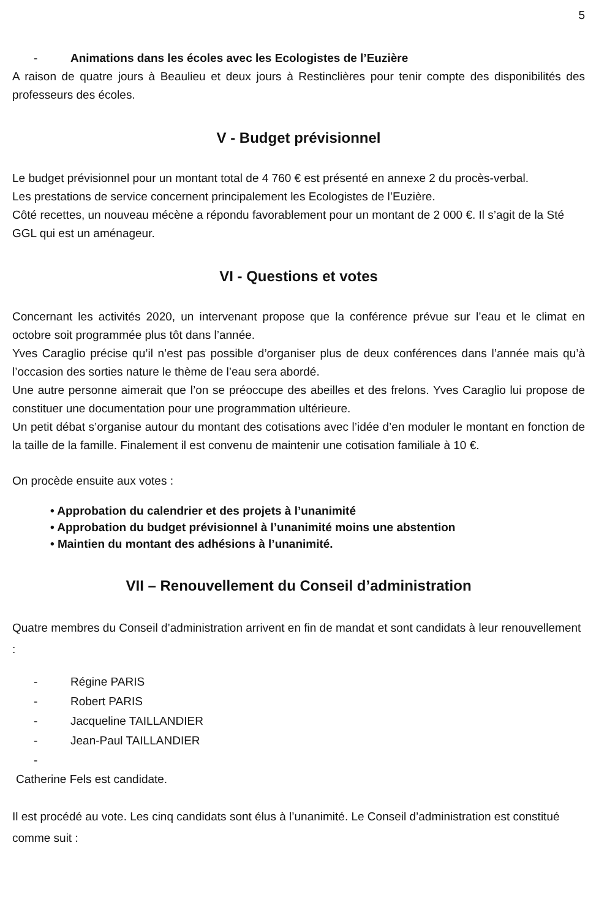5
- Animations dans les écoles avec les Ecologistes de l’Euzière
A raison de quatre jours à Beaulieu et deux jours à Restinclières pour tenir compte des disponibilités des professeurs des écoles.
V - Budget prévisionnel
Le budget prévisionnel pour un montant total de 4 760 € est présenté en annexe 2 du procès-verbal.
Les prestations de service concernent principalement les Ecologistes de l’Euzière.
Côté recettes, un nouveau mécène a répondu favorablement pour un montant de 2 000 €. Il s’agit de la Sté GGL qui est un aménageur.
VI - Questions et votes
Concernant les activités 2020, un intervenant propose que la conférence prévue sur l’eau et le climat en octobre soit programmée plus tôt dans l’année.
Yves Caraglio précise qu’il n’est pas possible d’organiser plus de deux conférences dans l’année mais qu’à l’occasion des sorties nature le thème de l’eau sera abordé.
Une autre personne aimerait que l’on se préoccupe des abeilles et des frelons. Yves Caraglio lui propose de constituer une documentation pour une programmation ultérieure.
Un petit débat s’organise autour du montant des cotisations avec l’idée d’en moduler le montant en fonction de la taille de la famille. Finalement il est convenu de maintenir une cotisation familiale à 10 €.
On procède ensuite aux votes :
• Approbation du calendrier et des projets à l’unanimité
• Approbation du budget prévisionnel à l’unanimité moins une abstention
• Maintien du montant des adhésions à l’unanimité.
VII – Renouvellement du Conseil d’administration
Quatre membres du Conseil d’administration arrivent en fin de mandat et sont candidats à leur renouvellement :
- Régine PARIS
- Robert PARIS
- Jacqueline TAILLANDIER
- Jean-Paul TAILLANDIER
-
Catherine Fels est candidate.
Il est procédé au vote. Les cinq candidats sont élus à l’unanimité. Le Conseil d’administration est constitué comme suit :